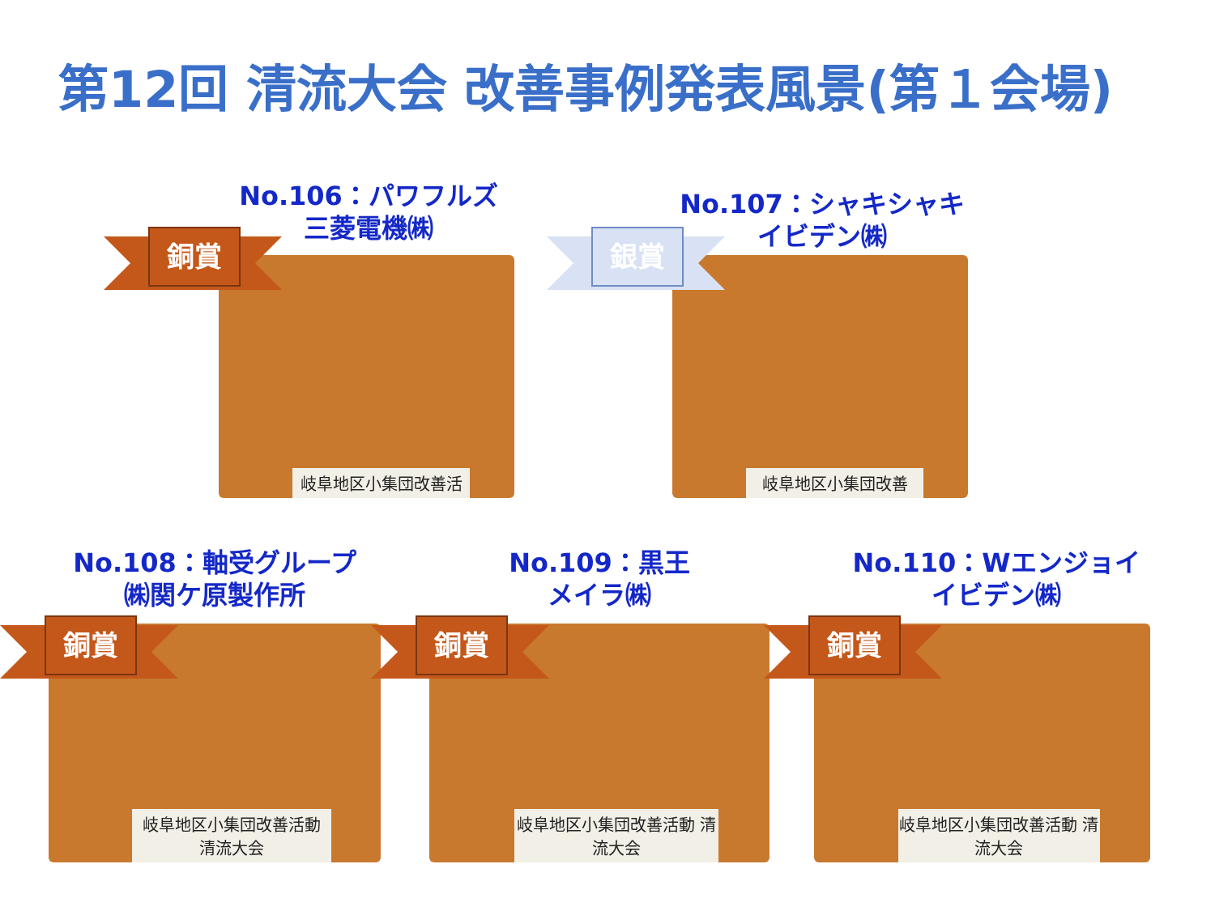第12回 清流大会 改善事例発表風景(第１会場)
No.106：パワフルズ
三菱電機㈱
岐阜地区小集団改善活
銅賞
No.107：シャキシャキ
イビデン㈱
岐阜地区小集団改善
銀賞
No.108：軸受グループ
㈱関ケ原製作所
岐阜地区小集団改善活動 清流大会
銅賞
No.109：黒王
メイラ㈱
岐阜地区小集団改善活動 清流大会
銅賞
No.110：Wエンジョイ
イビデン㈱
岐阜地区小集団改善活動 清流大会
銅賞